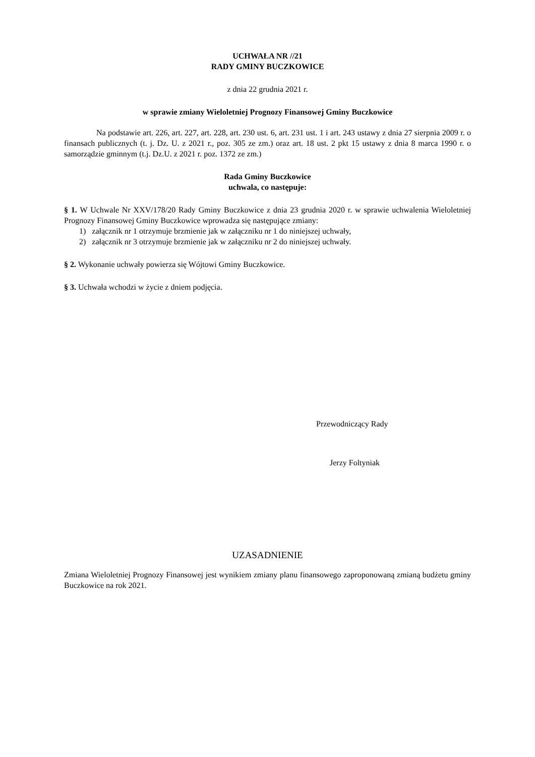UCHWAŁA NR //21
RADY GMINY BUCZKOWICE
z dnia 22 grudnia 2021 r.
w sprawie zmiany Wieloletniej Prognozy Finansowej Gminy Buczkowice
Na podstawie art. 226, art. 227, art. 228, art. 230 ust. 6, art. 231 ust. 1 i art. 243 ustawy z dnia 27 sierpnia 2009 r. o finansach publicznych (t. j. Dz. U. z 2021 r., poz. 305 ze zm.) oraz art. 18 ust. 2 pkt 15 ustawy z dnia 8 marca 1990 r. o samorządzie gminnym (t.j. Dz.U. z 2021 r. poz. 1372 ze zm.)
Rada Gminy Buczkowice
uchwala, co następuje:
§ 1. W Uchwale Nr XXV/178/20 Rady Gminy Buczkowice z dnia 23 grudnia 2020 r. w sprawie uchwalenia Wieloletniej Prognozy Finansowej Gminy Buczkowice wprowadza się następujące zmiany:
1) załącznik nr 1 otrzymuje brzmienie jak w załączniku nr 1 do niniejszej uchwały,
2) załącznik nr 3 otrzymuje brzmienie jak w załączniku nr 2 do niniejszej uchwały.
§ 2. Wykonanie uchwały powierza się Wójtowi Gminy Buczkowice.
§ 3. Uchwała wchodzi w życie z dniem podjęcia.
Przewodniczący Rady
Jerzy Foltyniak
UZASADNIENIE
Zmiana Wieloletniej Prognozy Finansowej jest wynikiem zmiany planu finansowego zaproponowaną zmianą budżetu gminy Buczkowice na rok 2021.